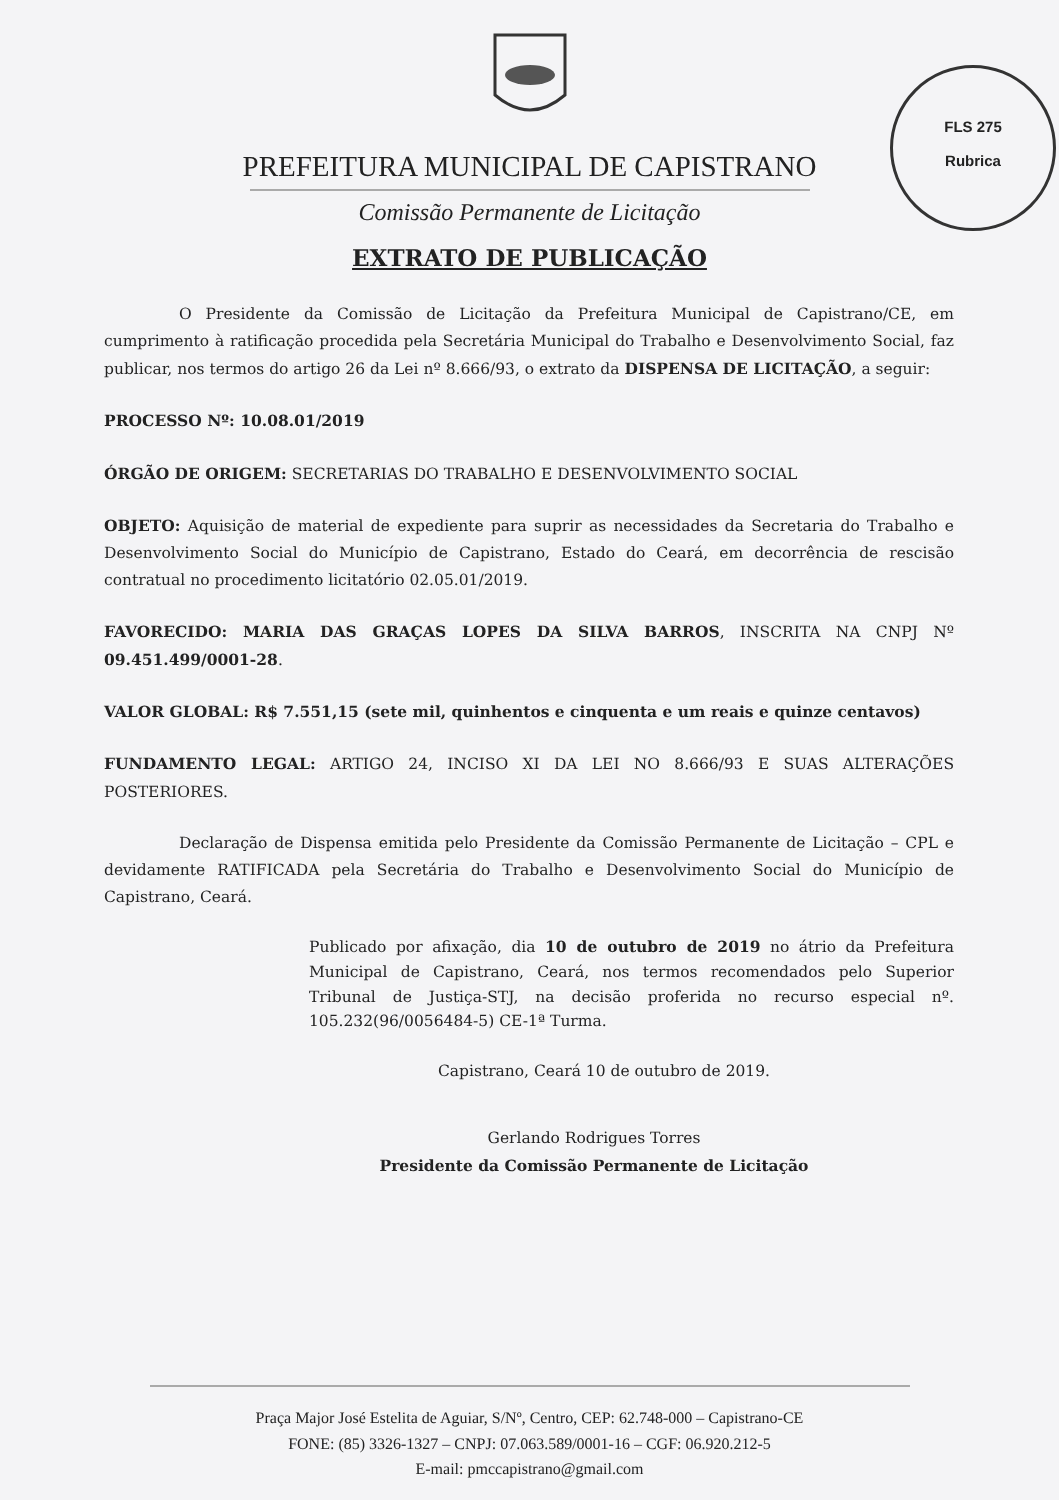FLS 275
Rubrica
PREFEITURA MUNICIPAL DE CAPISTRANO
Comissão Permanente de Licitação
EXTRATO DE PUBLICAÇÃO
O Presidente da Comissão de Licitação da Prefeitura Municipal de Capistrano/CE, em cumprimento à ratificação procedida pela Secretária Municipal do Trabalho e Desenvolvimento Social, faz publicar, nos termos do artigo 26 da Lei nº 8.666/93, o extrato da DISPENSA DE LICITAÇÃO, a seguir:
PROCESSO Nº: 10.08.01/2019
ÓRGÃO DE ORIGEM: SECRETARIAS DO TRABALHO E DESENVOLVIMENTO SOCIAL
OBJETO: Aquisição de material de expediente para suprir as necessidades da Secretaria do Trabalho e Desenvolvimento Social do Município de Capistrano, Estado do Ceará, em decorrência de rescisão contratual no procedimento licitatório 02.05.01/2019.
FAVORECIDO: MARIA DAS GRAÇAS LOPES DA SILVA BARROS, INSCRITA NA CNPJ Nº 09.451.499/0001-28.
VALOR GLOBAL: R$ 7.551,15 (sete mil, quinhentos e cinquenta e um reais e quinze centavos)
FUNDAMENTO LEGAL: ARTIGO 24, INCISO XI DA LEI NO 8.666/93 E SUAS ALTERAÇÕES POSTERIORES.
Declaração de Dispensa emitida pelo Presidente da Comissão Permanente de Licitação – CPL e devidamente RATIFICADA pela Secretária do Trabalho e Desenvolvimento Social do Município de Capistrano, Ceará.
Publicado por afixação, dia 10 de outubro de 2019 no átrio da Prefeitura Municipal de Capistrano, Ceará, nos termos recomendados pelo Superior Tribunal de Justiça-STJ, na decisão proferida no recurso especial nº. 105.232(96/0056484-5) CE-1ª Turma.
Capistrano, Ceará 10 de outubro de 2019.
Gerlando Rodrigues Torres
Presidente da Comissão Permanente de Licitação
Praça Major José Estelita de Aguiar, S/Nº, Centro, CEP: 62.748-000 – Capistrano-CE
FONE: (85) 3326-1327 – CNPJ: 07.063.589/0001-16 – CGF: 06.920.212-5
E-mail: pmccapistrano@gmail.com